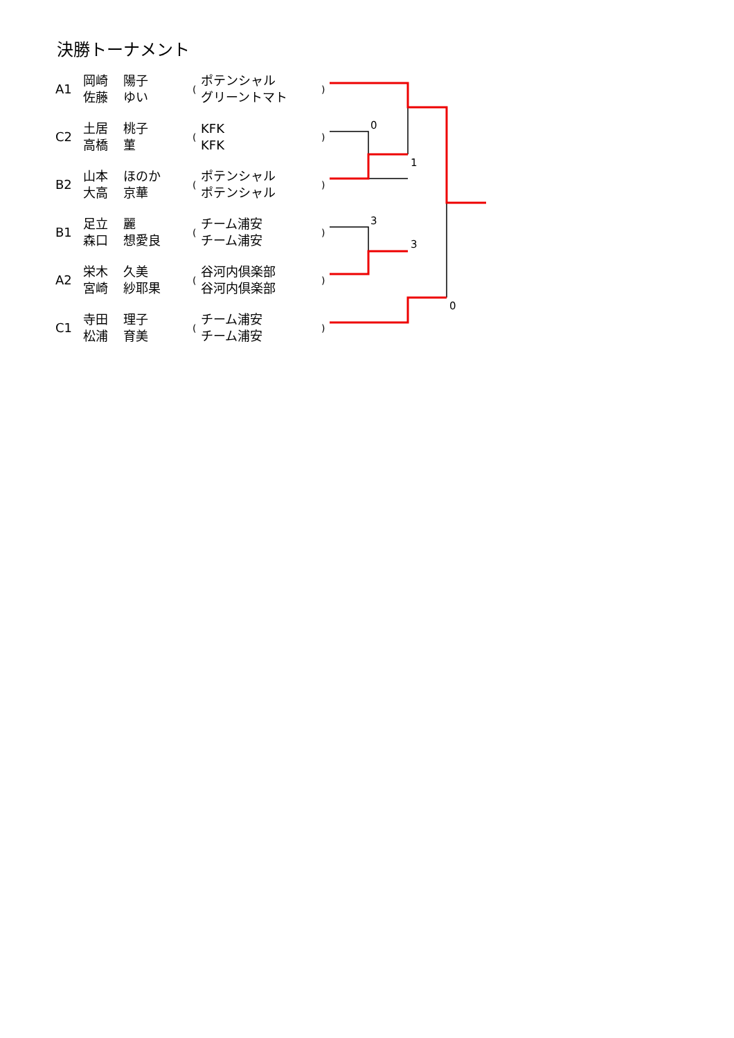決勝トーナメント
| A1 | 岡崎 佐藤 | 陽子 ゆい | ( | ポテンシャル グリーントマト | ) |
| C2 | 土居 高橋 | 桃子 菫 | ( | KFK KFK | ) |
| B2 | 山本 大高 | ほのか 京華 | ( | ポテンシャル ポテンシャル | ) |
| B1 | 足立 森口 | 麗 想愛良 | ( | チーム浦安 チーム浦安 | ) |
| A2 | 栄木 宮崎 | 久美 紗耶果 | ( | 谷河内倶楽部 谷河内倶楽部 | ) |
| C1 | 寺田 松浦 | 理子 育美 | ( | チーム浦安 チーム浦安 | ) |
0
1
3
3
0